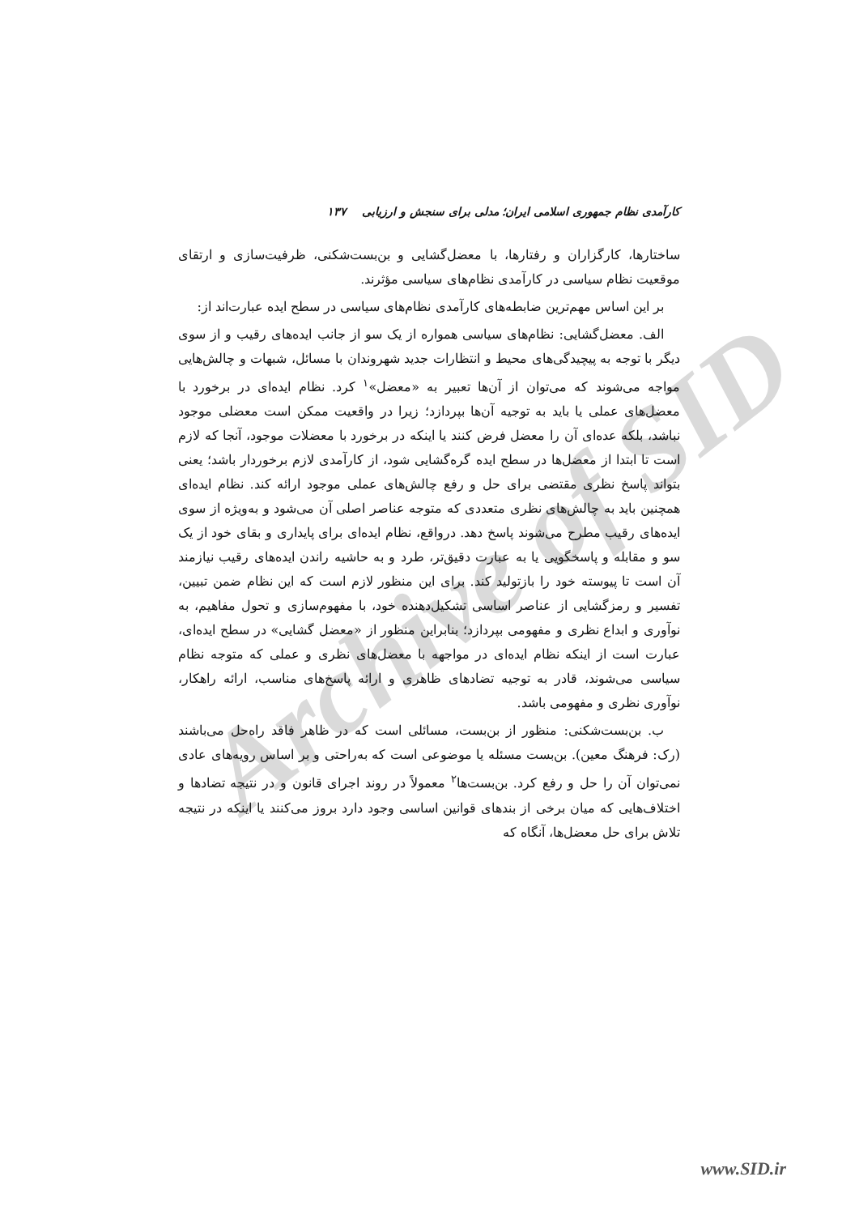Archive of SID
کارآمدی نظام جمهوری اسلامی ایران؛ مدلی برای سنجش و ارزیابی ۱۳۷
ساختارها، کارگزاران و رفتارها، با معضل‌گشایی و بن‌بست‌شکنی، ظرفیت‌سازی و ارتقای موقعیت نظام سیاسی در کارآمدی نظام‌های سیاسی مؤثرند.
بر این اساس مهم‌ترین ضابطه‌های کارآمدی نظام‌های سیاسی در سطح ایده عبارت‌اند از:
الف. معضل‌گشایی: نظام‌های سیاسی همواره از یک سو از جانب ایده‌های رقیب و از سوی دیگر با توجه به پیچیدگی‌های محیط و انتظارات جدید شهروندان با مسائل، شبهات و چالش‌هایی مواجه می‌شوند که می‌توان از آن‌ها تعبیر به «معضل»<sup>۱</sup> کرد. نظام ایده‌ای در برخورد با معضل‌های عملی یا باید به توجیه آن‌ها بپردازد؛ زیرا در واقعیت ممکن است معضلی موجود نباشد، بلکه عده‌ای آن را معضل فرض کنند یا اینکه در برخورد با معضلات موجود، آنجا که لازم است تا ابتدا از معضل‌ها در سطح ایده گره‌گشایی شود، از کارآمدی لازم برخوردار باشد؛ یعنی بتواند پاسخ نظری مقتضی برای حل و رفع چالش‌های عملی موجود ارائه کند. نظام ایده‌ای همچنین باید به چالش‌های نظری متعددی که متوجه عناصر اصلی آن می‌شود و به‌ویژه از سوی ایده‌های رقیب مطرح می‌شوند پاسخ دهد. درواقع، نظام ایده‌ای برای پایداری و بقای خود از یک سو و مقابله و پاسخگویی یا به عبارت دقیق‌تر، طرد و به حاشیه راندن ایده‌های رقیب نیازمند آن است تا پیوسته خود را بازتولید کند. برای این منظور لازم است که این نظام ضمن تبیین، تفسیر و رمزگشایی از عناصر اساسی تشکیل‌دهنده خود، با مفهوم‌سازی و تحول مفاهیم، به نوآوری و ابداع نظری و مفهومی بپردازد؛ بنابراین منظور از «معضل گشایی» در سطح ایده‌ای، عبارت است از اینکه نظام ایده‌ای در مواجهه با معضل‌های نظری و عملی که متوجه نظام سیاسی می‌شوند، قادر به توجیه تضادهای ظاهری و ارائه پاسخ‌های مناسب، ارائه راهکار، نوآوری نظری و مفهومی باشد.
ب. بن‌بست‌شکنی: منظور از بن‌بست، مسائلی است که در ظاهر فاقد راه‌حل می‌باشند (رک: فرهنگ معین). بن‌بست مسئله یا موضوعی است که به‌راحتی و بر اساس رویه‌های عادی نمی‌توان آن را حل و رفع کرد. بن‌بست‌ها<sup>۲</sup> معمولاً در روند اجرای قانون و در نتیجه تضادها و اختلاف‌هایی که میان برخی از بندهای قوانین اساسی وجود دارد بروز می‌کنند یا اینکه در نتیجه تلاش برای حل معضل‌ها، آنگاه که
www.SID.ir